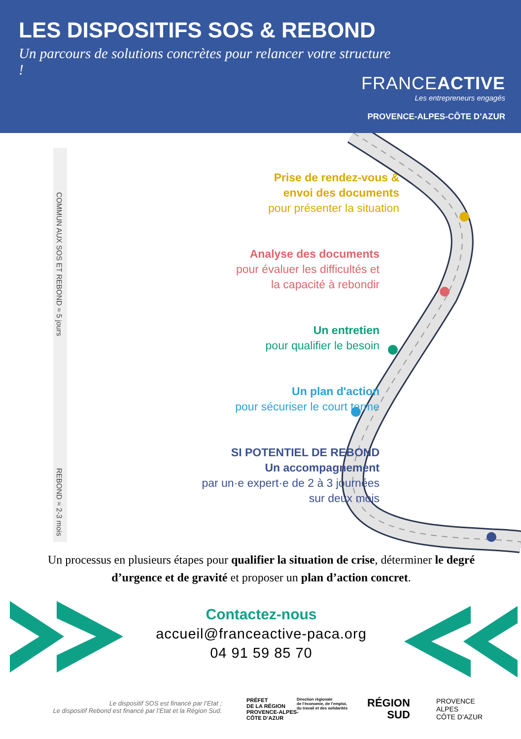LES DISPOSITIFS SOS & REBOND
Un parcours de solutions concrètes pour relancer votre structure !
FRANCEACTIVE
Les entrepreneurs engagés
PROVENCE-ALPES-CÔTE D’AZUR
COMMUN AUX SOS ET REBOND ≈ 5 jours
REBOND ≈ 2-3 mois
Prise de rendez-vous &
envoi des documents
pour présenter la situation
Analyse des documents
pour évaluer les difficultés et
la capacité à rebondir
Un entretien
pour qualifier le besoin
Un plan d'action
pour sécuriser le court terme
SI POTENTIEL DE REBOND
Un accompagnement
par un·e expert·e de 2 à 3 journées
sur deux mois
Un processus en plusieurs étapes pour qualifier la situation de crise, déterminer le degré d’urgence et de gravité et proposer un plan d’action concret.
Contactez-nous
accueil@franceactive-paca.org
04 91 59 85 70
Le dispositif SOS est financé par l’Etat ;
Le dispositif Rebond est financé par l’Etat et la Région Sud.
PRÉFET
DE LA RÉGION
PROVENCE-ALPES-
CÔTE D’AZUR
Direction régionale
de l’économie, de l’emploi,
du travail et des solidarités
RÉGION
SUD
PROVENCE
ALPES
CÔTE D’AZUR